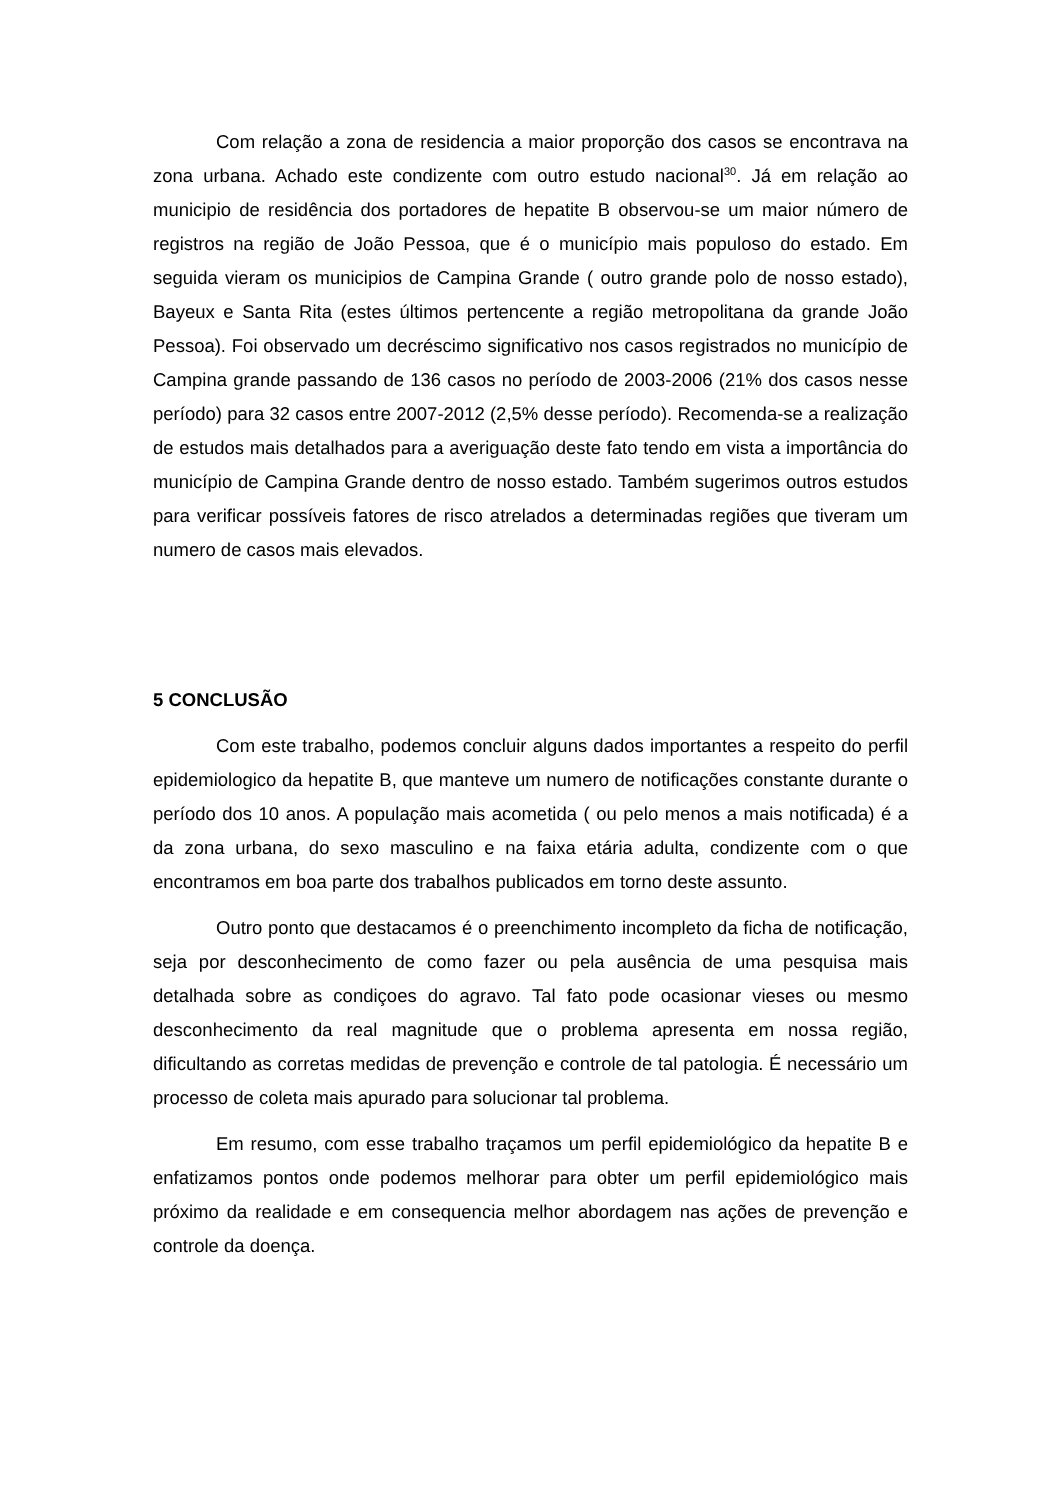Com relação a zona de residencia a maior proporção dos casos se encontrava na zona urbana. Achado este condizente com outro estudo nacional<sup>30</sup>. Já em relação ao municipio de residência dos portadores de hepatite B observou-se um maior número de registros na região de João Pessoa, que é o município mais populoso do estado. Em seguida vieram os municipios de Campina Grande ( outro grande polo de nosso estado), Bayeux e Santa Rita (estes últimos pertencente a região metropolitana da grande João Pessoa). Foi observado um decréscimo significativo nos casos registrados no município de Campina grande passando de 136 casos no período de 2003-2006 (21% dos casos nesse período) para 32 casos entre 2007-2012 (2,5% desse período). Recomenda-se a realização de estudos mais detalhados para a averiguação deste fato tendo em vista a importância do município de Campina Grande dentro de nosso estado. Também sugerimos outros estudos para verificar possíveis fatores de risco atrelados a determinadas regiões que tiveram um numero de casos mais elevados.
5 CONCLUSÃO
Com este trabalho, podemos concluir alguns dados importantes a respeito do perfil epidemiologico da hepatite B, que manteve um numero de notificações constante durante o período dos 10 anos. A população mais acometida ( ou pelo menos a mais notificada) é a da zona urbana, do sexo masculino e na faixa etária adulta, condizente com o que encontramos em boa parte dos trabalhos publicados em torno deste assunto.
Outro ponto que destacamos é o preenchimento incompleto da ficha de notificação, seja por desconhecimento de como fazer ou pela ausência de uma pesquisa mais detalhada sobre as condiçoes do agravo. Tal fato pode ocasionar vieses ou mesmo desconhecimento da real magnitude que o problema apresenta em nossa região, dificultando as corretas medidas de prevenção e controle de tal patologia. É necessário um processo de coleta mais apurado para solucionar tal problema.
Em resumo, com esse trabalho traçamos um perfil epidemiológico da hepatite B e enfatizamos pontos onde podemos melhorar para obter um perfil epidemiológico mais próximo da realidade e em consequencia melhor abordagem nas ações de prevenção e controle da doença.